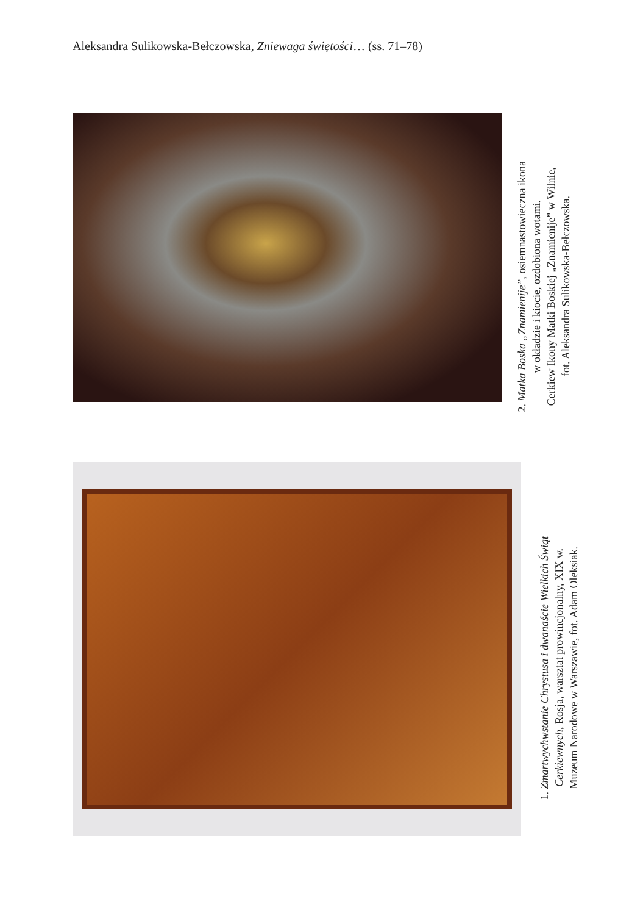Aleksandra Sulikowska-Bełczowska, Zniewaga świętości… (ss. 71–78)
2. Matka Boska „Znamienije”, osiemnastowieczna ikona
w okładzie i kiocie, ozdobiona wotami.
Cerkiew Ikony Matki Boskiej „Znamienije” w Wilnie,
fot. Aleksandra Sulikowska-Bełczowska.
1. Zmartwychwstanie Chrystusa i dwanaście Wielkich Świąt
Cerkiewnych, Rosja, warsztat prowincjonalny, XIX w.
Muzeum Narodowe w Warszawie, fot. Adam Oleksiak.